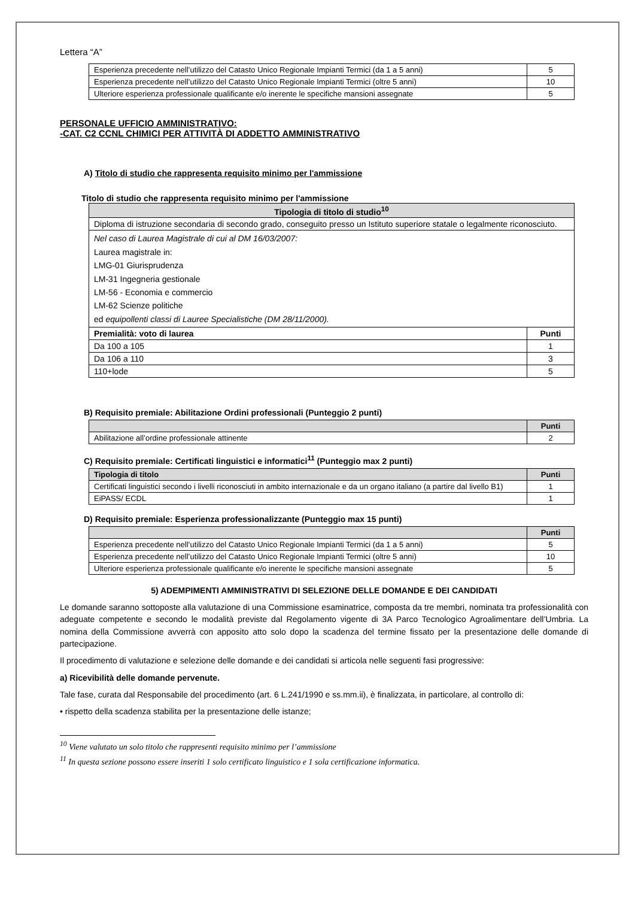Lettera “A”
| Esperienza precedente nell’utilizzo del Catasto Unico Regionale Impianti Termici (da 1 a 5 anni) | 5 |
| Esperienza precedente nell’utilizzo del Catasto Unico Regionale Impianti Termici (oltre 5 anni) | 10 |
| Ulteriore esperienza professionale qualificante e/o inerente le specifiche mansioni assegnate | 5 |
PERSONALE UFFICIO AMMINISTRATIVO:
-CAT. C2 CCNL CHIMICI PER ATTIVITÀ DI ADDETTO AMMINISTRATIVO
A) Titolo di studio che rappresenta requisito minimo per l'ammissione
Titolo di studio che rappresenta requisito minimo per l'ammissione
| Tipologia di titolo di studio<sup>10</sup> | |
| --- | --- |
| Diploma di istruzione secondaria di secondo grado, conseguito presso un Istituto superiore statale o legalmente riconosciuto. | |
| Nel caso di Laurea Magistrale di cui al DM 16/03/2007: Laurea magistrale in: LMG-01 Giurisprudenza LM-31 Ingegneria gestionale LM-56 - Economia e commercio LM-62 Scienze politiche ed equipollenti classi di Lauree Specialistiche (DM 28/11/2000). | |
| Premialità: voto di laurea | Punti |
| Da 100 a 105 | 1 |
| Da 106 a 110 | 3 |
| 110+lode | 5 |
B) Requisito premiale: Abilitazione Ordini professionali (Punteggio 2 punti)
| | Punti |
| --- | --- |
| Abilitazione all’ordine professionale attinente | 2 |
C) Requisito premiale: Certificati linguistici e informatici<sup>11</sup> (Punteggio max 2 punti)
| Tipologia di titolo | Punti |
| --- | --- |
| Certificati linguistici secondo i livelli riconosciuti in ambito internazionale e da un organo italiano (a partire dal livello B1) | 1 |
| EiPASS/ ECDL | 1 |
D) Requisito premiale: Esperienza professionalizzante (Punteggio max 15 punti)
| | Punti |
| --- | --- |
| Esperienza precedente nell’utilizzo del Catasto Unico Regionale Impianti Termici (da 1 a 5 anni) | 5 |
| Esperienza precedente nell’utilizzo del Catasto Unico Regionale Impianti Termici (oltre 5 anni) | 10 |
| Ulteriore esperienza professionale qualificante e/o inerente le specifiche mansioni assegnate | 5 |
5) ADEMPIMENTI AMMINISTRATIVI DI SELEZIONE DELLE DOMANDE E DEI CANDIDATI
Le domande saranno sottoposte alla valutazione di una Commissione esaminatrice, composta da tre membri, nominata tra professionalità con adeguate competente e secondo le modalità previste dal Regolamento vigente di 3A Parco Tecnologico Agroalimentare dell’Umbria. La nomina della Commissione avverrà con apposito atto solo dopo la scadenza del termine fissato per la presentazione delle domande di partecipazione.
Il procedimento di valutazione e selezione delle domande e dei candidati si articola nelle seguenti fasi progressive:
a) Ricevibilità delle domande pervenute.
Tale fase, curata dal Responsabile del procedimento (art. 6 L.241/1990 e ss.mm.ii), è finalizzata, in particolare, al controllo di:
• rispetto della scadenza stabilita per la presentazione delle istanze;
<sup>10</sup> Viene valutato un solo titolo che rappresenti requisito minimo per l’ammissione
<sup>11</sup> In questa sezione possono essere inseriti 1 solo certificato linguistico e 1 sola certificazione informatica.